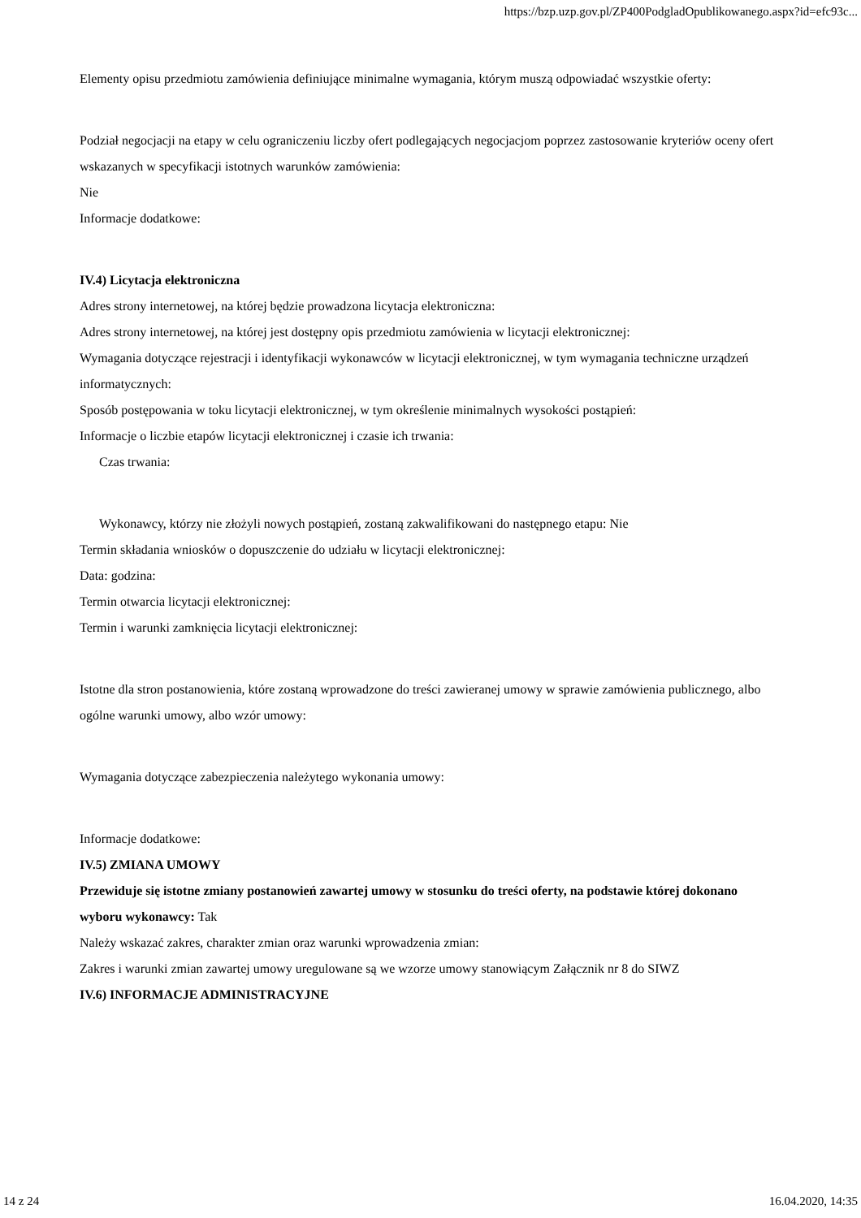https://bzp.uzp.gov.pl/ZP400PodgladOpublikowanego.aspx?id=efc93c...
Elementy opisu przedmiotu zamówienia definiujące minimalne wymagania, którym muszą odpowiadać wszystkie oferty:
Podział negocjacji na etapy w celu ograniczeniu liczby ofert podlegających negocjacjom poprzez zastosowanie kryteriów oceny ofert wskazanych w specyfikacji istotnych warunków zamówienia:
Nie
Informacje dodatkowe:
IV.4) Licytacja elektroniczna
Adres strony internetowej, na której będzie prowadzona licytacja elektroniczna:
Adres strony internetowej, na której jest dostępny opis przedmiotu zamówienia w licytacji elektronicznej:
Wymagania dotyczące rejestracji i identyfikacji wykonawców w licytacji elektronicznej, w tym wymagania techniczne urządzeń informatycznych:
Sposób postępowania w toku licytacji elektronicznej, w tym określenie minimalnych wysokości postąpień:
Informacje o liczbie etapów licytacji elektronicznej i czasie ich trwania:
Czas trwania:
Wykonawcy, którzy nie złożyli nowych postąpień, zostaną zakwalifikowani do następnego etapu: Nie
Termin składania wniosków o dopuszczenie do udziału w licytacji elektronicznej:
Data: godzina:
Termin otwarcia licytacji elektronicznej:
Termin i warunki zamknięcia licytacji elektronicznej:
Istotne dla stron postanowienia, które zostaną wprowadzone do treści zawieranej umowy w sprawie zamówienia publicznego, albo ogólne warunki umowy, albo wzór umowy:
Wymagania dotyczące zabezpieczenia należytego wykonania umowy:
Informacje dodatkowe:
IV.5) ZMIANA UMOWY
Przewiduje się istotne zmiany postanowień zawartej umowy w stosunku do treści oferty, na podstawie której dokonano wyboru wykonawcy: Tak
Należy wskazać zakres, charakter zmian oraz warunki wprowadzenia zmian:
Zakres i warunki zmian zawartej umowy uregulowane są we wzorze umowy stanowiącym Załącznik nr 8 do SIWZ
IV.6) INFORMACJE ADMINISTRACYJNE
14 z 24 16.04.2020, 14:35